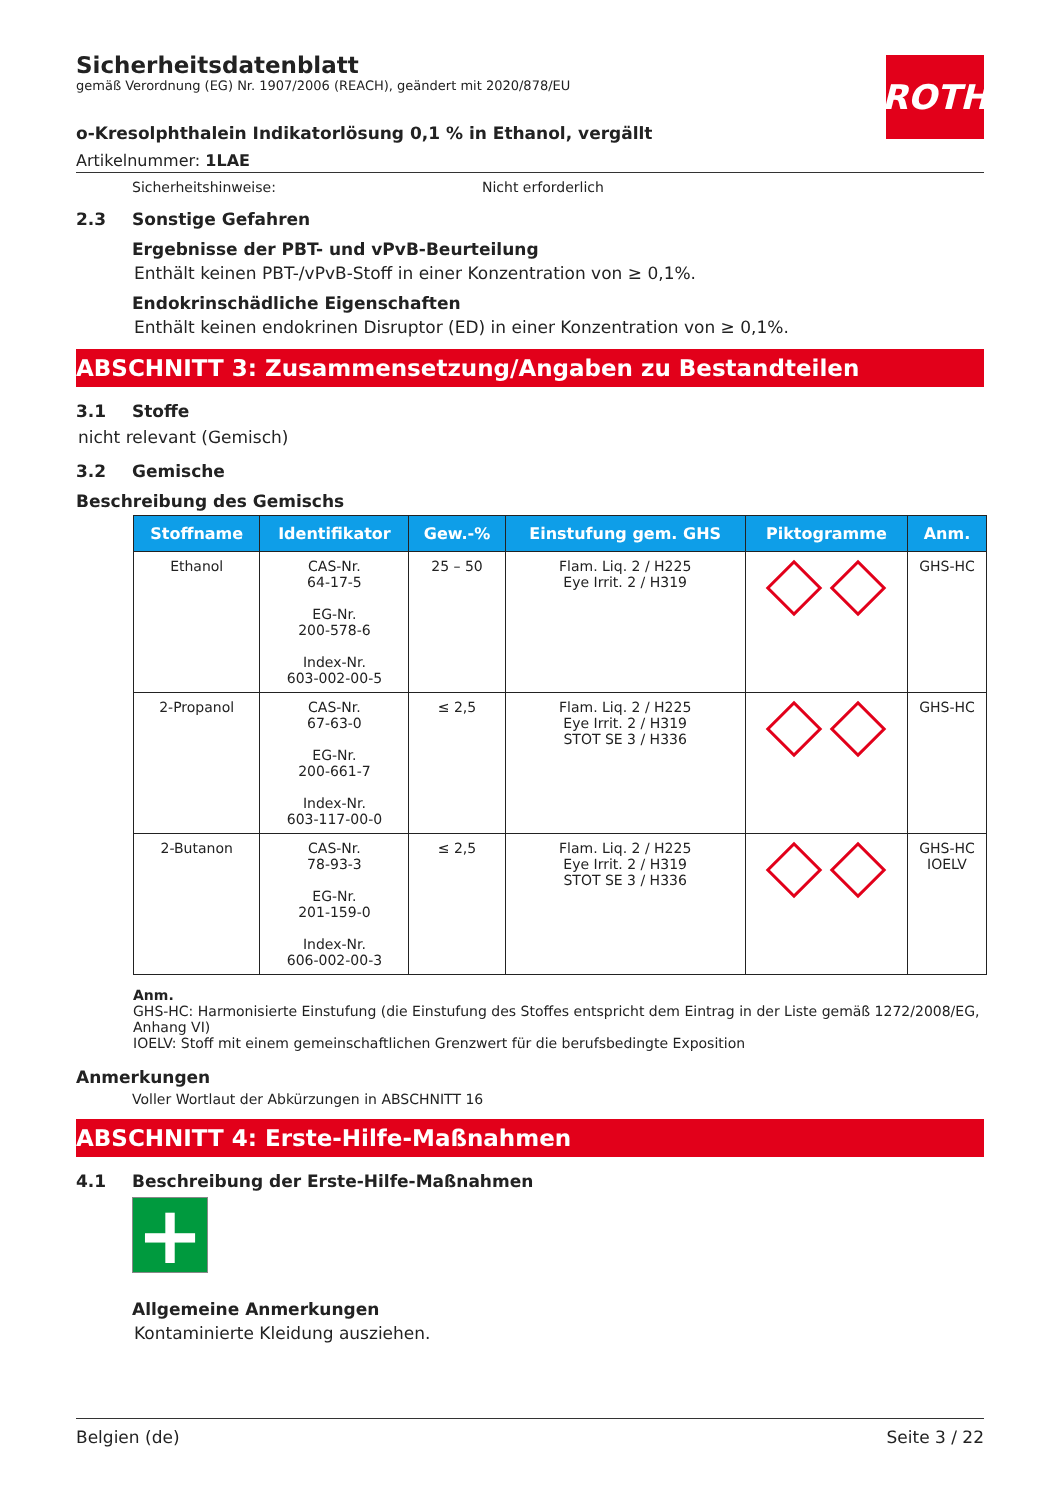ROTH
Sicherheitsdatenblatt
gemäß Verordnung (EG) Nr. 1907/2006 (REACH), geändert mit 2020/878/EU
o-Kresolphthalein Indikatorlösung 0,1 % in Ethanol, vergällt
Artikelnummer: 1LAE
Sicherheitshinweise: Nicht erforderlich
2.3 Sonstige Gefahren
Ergebnisse der PBT- und vPvB-Beurteilung
Enthält keinen PBT-/vPvB-Stoff in einer Konzentration von ≥ 0,1%.
Endokrinschädliche Eigenschaften
Enthält keinen endokrinen Disruptor (ED) in einer Konzentration von ≥ 0,1%.
ABSCHNITT 3: Zusammensetzung/Angaben zu Bestandteilen
3.1 Stoffe
nicht relevant (Gemisch)
3.2 Gemische
Beschreibung des Gemischs
| Stoffname | Identifikator | Gew.-% | Einstufung gem. GHS | Piktogramme | Anm. |
| --- | --- | --- | --- | --- | --- |
| Ethanol | CAS-Nr. 64-17-5 EG-Nr. 200-578-6 Index-Nr. 603-002-00-5 | 25 – 50 | Flam. Liq. 2 / H225 Eye Irrit. 2 / H319 | | GHS-HC |
| 2-Propanol | CAS-Nr. 67-63-0 EG-Nr. 200-661-7 Index-Nr. 603-117-00-0 | ≤ 2,5 | Flam. Liq. 2 / H225 Eye Irrit. 2 / H319 STOT SE 3 / H336 | | GHS-HC |
| 2-Butanon | CAS-Nr. 78-93-3 EG-Nr. 201-159-0 Index-Nr. 606-002-00-3 | ≤ 2,5 | Flam. Liq. 2 / H225 Eye Irrit. 2 / H319 STOT SE 3 / H336 | | GHS-HC IOELV |
Anm.
GHS-HC: Harmonisierte Einstufung (die Einstufung des Stoffes entspricht dem Eintrag in der Liste gemäß 1272/2008/EG, Anhang VI)
IOELV: Stoff mit einem gemeinschaftlichen Grenzwert für die berufsbedingte Exposition
Anmerkungen
Voller Wortlaut der Abkürzungen in ABSCHNITT 16
ABSCHNITT 4: Erste-Hilfe-Maßnahmen
4.1 Beschreibung der Erste-Hilfe-Maßnahmen
+
Allgemeine Anmerkungen
Kontaminierte Kleidung ausziehen.
Belgien (de) Seite 3 / 22